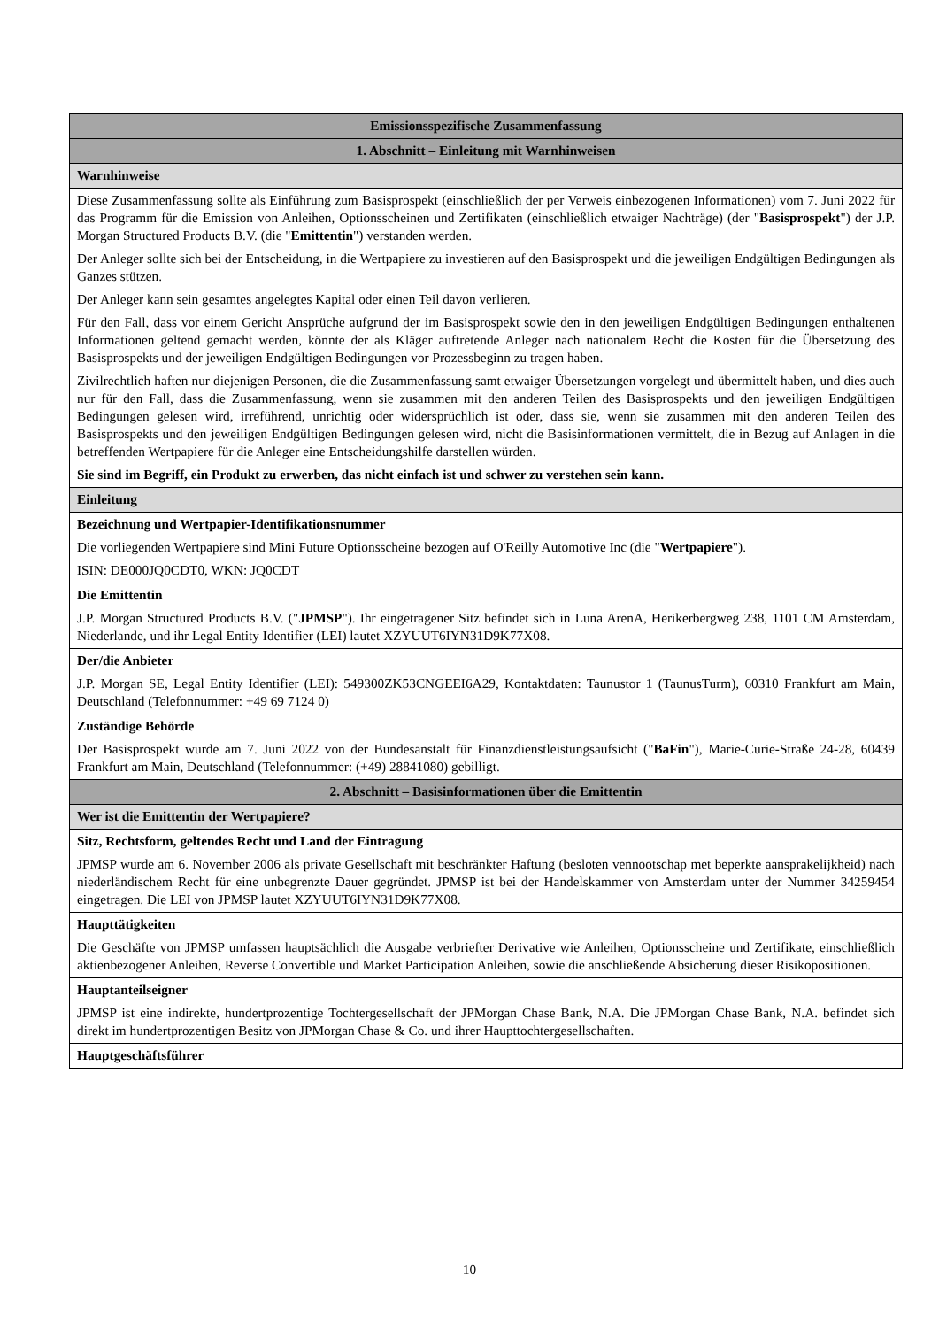| Emissionsspezifische Zusammenfassung |
| 1. Abschnitt – Einleitung mit Warnhinweisen |
| Warnhinweise |
| Diese Zusammenfassung sollte als Einführung zum Basisprospekt (einschließlich der per Verweis einbezogenen Informationen) vom 7. Juni 2022 für das Programm für die Emission von Anleihen, Optionsscheinen und Zertifikaten (einschließlich etwaiger Nachträge) (der " Basisprospekt ") der J.P. Morgan Structured Products B.V. (die " Emittentin ") verstanden werden. Der Anleger sollte sich bei der Entscheidung, in die Wertpapiere zu investieren auf den Basisprospekt und die jeweiligen Endgültigen Bedingungen als Ganzes stützen. Der Anleger kann sein gesamtes angelegtes Kapital oder einen Teil davon verlieren. Für den Fall, dass vor einem Gericht Ansprüche aufgrund der im Basisprospekt sowie den in den jeweiligen Endgültigen Bedingungen enthaltenen Informationen geltend gemacht werden, könnte der als Kläger auftretende Anleger nach nationalem Recht die Kosten für die Übersetzung des Basisprospekts und der jeweiligen Endgültigen Bedingungen vor Prozessbeginn zu tragen haben. Zivilrechtlich haften nur diejenigen Personen, die die Zusammenfassung samt etwaiger Übersetzungen vorgelegt und übermittelt haben, und dies auch nur für den Fall, dass die Zusammenfassung, wenn sie zusammen mit den anderen Teilen des Basisprospekts und den jeweiligen Endgültigen Bedingungen gelesen wird, irreführend, unrichtig oder widersprüchlich ist oder, dass sie, wenn sie zusammen mit den anderen Teilen des Basisprospekts und den jeweiligen Endgültigen Bedingungen gelesen wird, nicht die Basisinformationen vermittelt, die in Bezug auf Anlagen in die betreffenden Wertpapiere für die Anleger eine Entscheidungshilfe darstellen würden. Sie sind im Begriff, ein Produkt zu erwerben, das nicht einfach ist und schwer zu verstehen sein kann. |
| Einleitung |
| Bezeichnung und Wertpapier-Identifikationsnummer Die vorliegenden Wertpapiere sind Mini Future Optionsscheine bezogen auf O'Reilly Automotive Inc (die " Wertpapiere "). ISIN: DE000JQ0CDT0, WKN: JQ0CDT |
| Die Emittentin J.P. Morgan Structured Products B.V. (" JPMSP "). Ihr eingetragener Sitz befindet sich in Luna ArenA, Herikerbergweg 238, 1101 CM Amsterdam, Niederlande, und ihr Legal Entity Identifier (LEI) lautet XZYUUT6IYN31D9K77X08. |
| Der/die Anbieter J.P. Morgan SE, Legal Entity Identifier (LEI): 549300ZK53CNGEEI6A29, Kontaktdaten: Taunustor 1 (TaunusTurm), 60310 Frankfurt am Main, Deutschland (Telefonnummer: +49 69 7124 0) |
| Zuständige Behörde Der Basisprospekt wurde am 7. Juni 2022 von der Bundesanstalt für Finanzdienstleistungsaufsicht (" BaFin "), Marie-Curie-Straße 24-28, 60439 Frankfurt am Main, Deutschland (Telefonnummer: (+49) 28841080) gebilligt. |
| 2. Abschnitt – Basisinformationen über die Emittentin |
| Wer ist die Emittentin der Wertpapiere? |
| Sitz, Rechtsform, geltendes Recht und Land der Eintragung JPMSP wurde am 6. November 2006 als private Gesellschaft mit beschränkter Haftung (besloten vennootschap met beperkte aansprakelijkheid) nach niederländischem Recht für eine unbegrenzte Dauer gegründet. JPMSP ist bei der Handelskammer von Amsterdam unter der Nummer 34259454 eingetragen. Die LEI von JPMSP lautet XZYUUT6IYN31D9K77X08. |
| Haupttätigkeiten Die Geschäfte von JPMSP umfassen hauptsächlich die Ausgabe verbriefter Derivative wie Anleihen, Optionsscheine und Zertifikate, einschließlich aktienbezogener Anleihen, Reverse Convertible und Market Participation Anleihen, sowie die anschließende Absicherung dieser Risikopositionen. |
| Hauptanteilseigner JPMSP ist eine indirekte, hundertprozentige Tochtergesellschaft der JPMorgan Chase Bank, N.A. Die JPMorgan Chase Bank, N.A. befindet sich direkt im hundertprozentigen Besitz von JPMorgan Chase & Co. und ihrer Haupttochtergesellschaften. |
| Hauptgeschäftsführer |
10